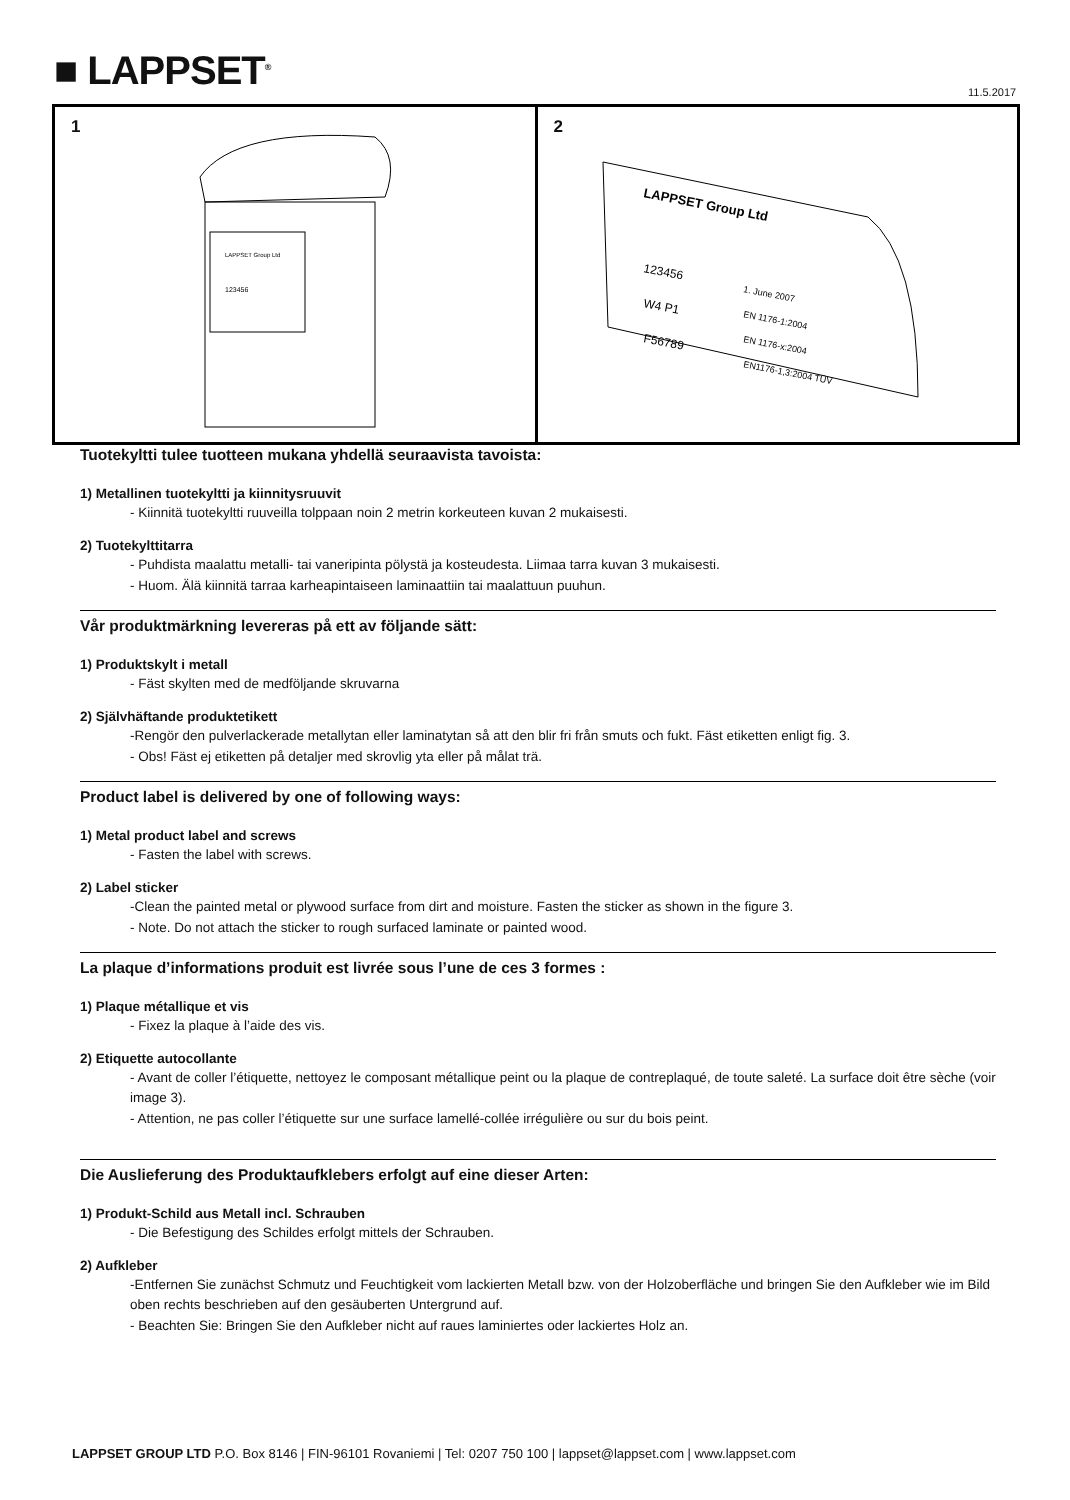■ LAPPSET<sup>®</sup> 11.5.2017
1
LAPPSET Group Ltd
123456
2
LAPPSET Group Ltd
123456
W4 P1
F56789
1. June 2007
EN 1176-1:2004
EN 1176-x:2004
EN1176-1,3:2004 TÜV
Tuotekyltti tulee tuotteen mukana yhdellä seuraavista tavoista:
1) Metallinen tuotekyltti ja kiinnitysruuvit
- Kiinnitä tuotekyltti ruuveilla tolppaan noin 2 metrin korkeuteen kuvan 2 mukaisesti.
2) Tuotekylttitarra
- Puhdista maalattu metalli- tai vaneripinta pölystä ja kosteudesta. Liimaa tarra kuvan 3 mukaisesti.
- Huom. Älä kiinnitä tarraa karheapintaiseen laminaattiin tai maalattuun puuhun.
Vår produktmärkning levereras på ett av följande sätt:
1) Produktskylt i metall
- Fäst skylten med de medföljande skruvarna
2) Självhäftande produktetikett
-Rengör den pulverlackerade metallytan eller laminatytan så att den blir fri från smuts och fukt. Fäst etiketten enligt fig. 3.
- Obs! Fäst ej etiketten på detaljer med skrovlig yta eller på målat trä.
Product label is delivered by one of following ways:
1) Metal product label and screws
- Fasten the label with screws.
2) Label sticker
-Clean the painted metal or plywood surface from dirt and moisture. Fasten the sticker as shown in the figure 3.
- Note. Do not attach the sticker to rough surfaced laminate or painted wood.
La plaque d’informations produit est livrée sous l’une de ces 3 formes :
1) Plaque métallique et vis
- Fixez la plaque à l’aide des vis.
2) Etiquette autocollante
- Avant de coller l’étiquette, nettoyez le composant métallique peint ou la plaque de contreplaqué, de toute saleté. La surface doit être sèche (voir image 3).
- Attention, ne pas coller l’étiquette sur une surface lamellé-collée irrégulière ou sur du bois peint.
Die Auslieferung des Produktaufklebers erfolgt auf eine dieser Arten:
1) Produkt-Schild aus Metall incl. Schrauben
- Die Befestigung des Schildes erfolgt mittels der Schrauben.
2) Aufkleber
-Entfernen Sie zunächst Schmutz und Feuchtigkeit vom lackierten Metall bzw. von der Holzoberfläche und bringen Sie den Aufkleber wie im Bild oben rechts beschrieben auf den gesäuberten Untergrund auf.
- Beachten Sie: Bringen Sie den Aufkleber nicht auf raues laminiertes oder lackiertes Holz an.
LAPPSET GROUP LTD P.O. Box 8146 | FIN-96101 Rovaniemi | Tel: 0207 750 100 | lappset@lappset.com | www.lappset.com